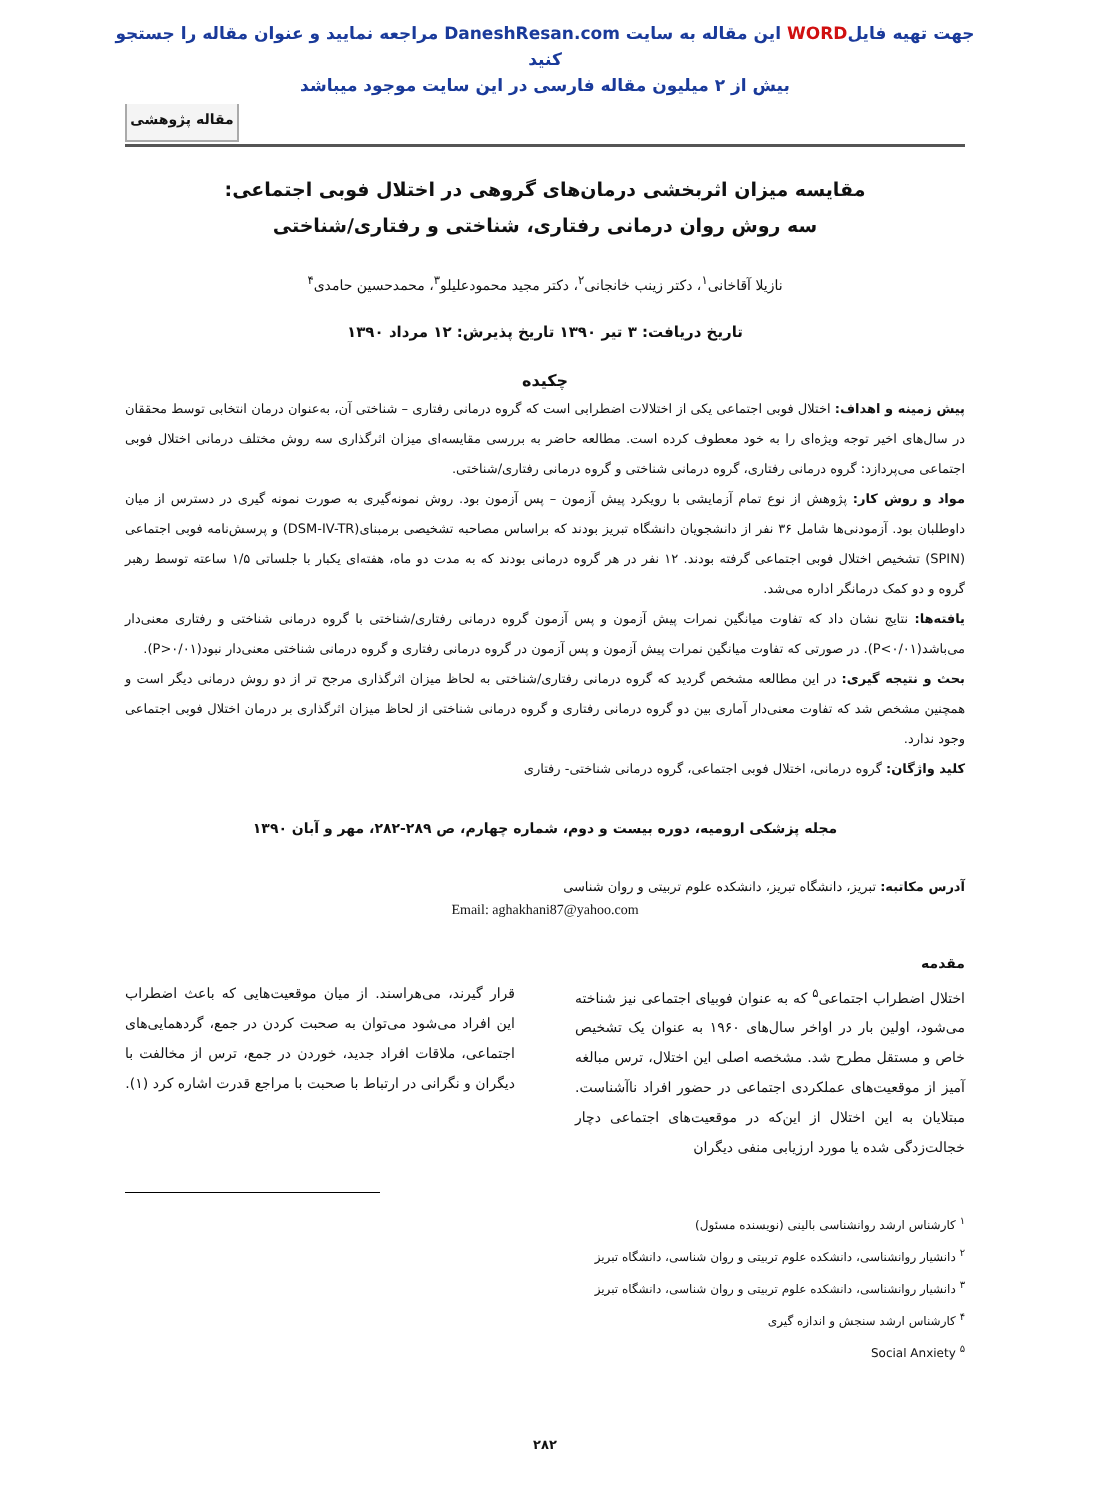جهت تهیه فایلWORD این مقاله به سایت DaneshResan.com مراجعه نمایید و عنوان مقاله را جستجو کنید
بیش از ۲ میلیون مقاله فارسی در این سایت موجود میباشد
مقاله پژوهشی
مقایسه میزان اثربخشی درمان‌های گروهی در اختلال فوبی اجتماعی:
سه روش روان درمانی رفتاری، شناختی و رفتاری/شناختی
نازیلا آقاخانی<sup>۱</sup>، دکتر زینب خانجانی<sup>۲</sup>، دکتر مجید محمودعلیلو<sup>۳</sup>، محمدحسین حامدی<sup>۴</sup>
تاریخ دریافت: ۳ تیر ۱۳۹۰ تاریخ پذیرش: ۱۲ مرداد ۱۳۹۰
چکیده
پیش زمینه و اهداف: اختلال فوبی اجتماعی یکی از اختلالات اضطرابی است که گروه درمانی رفتاری – شناختی آن، به‌عنوان درمان انتخابی توسط محققان در سال‌های اخیر توجه ویژه‌ای را به خود معطوف کرده است. مطالعه حاضر به بررسی مقایسه‌ای میزان اثرگذاری سه روش مختلف درمانی اختلال فوبی اجتماعی می‌پردازد: گروه درمانی رفتاری، گروه درمانی شناختی و گروه درمانی رفتاری/شناختی.
مواد و روش کار: پژوهش از نوع تمام آزمایشی با رویکرد پیش آزمون – پس آزمون بود. روش نمونه‌گیری به صورت نمونه گیری در دسترس از میان داوطلبان بود. آزمودنی‌ها شامل ۳۶ نفر از دانشجویان دانشگاه تبریز بودند که براساس مصاحبه تشخیصی برمبنای(DSM-IV-TR) و پرسش‌نامه فوبی اجتماعی (SPIN) تشخیص اختلال فوبی اجتماعی گرفته بودند. ۱۲ نفر در هر گروه درمانی بودند که به مدت دو ماه، هفته‌ای یکبار با جلساتی ۱/۵ ساعته توسط رهبر گروه و دو کمک درمانگر اداره می‌شد.
یافته‌ها: نتایج نشان داد که تفاوت میانگین نمرات پیش آزمون و پس آزمون گروه درمانی رفتاری/شناختی با گروه درمانی شناختی و رفتاری معنی‌دار می‌باشد(P<۰/۰۱). در صورتی که تفاوت میانگین نمرات پیش آزمون و پس آزمون در گروه درمانی رفتاری و گروه درمانی شناختی معنی‌دار نبود(P>۰/۰۱).
بحث و نتیجه گیری: در این مطالعه مشخص گردید که گروه درمانی رفتاری/شناختی به لحاظ میزان اثرگذاری مرجح تر از دو روش درمانی دیگر است و همچنین مشخص شد که تفاوت معنی‌دار آماری بین دو گروه درمانی رفتاری و گروه درمانی شناختی از لحاظ میزان اثرگذاری بر درمان اختلال فوبی اجتماعی وجود ندارد.
کلید واژگان: گروه درمانی، اختلال فوبی اجتماعی، گروه درمانی شناختی- رفتاری
مجله پزشکی ارومیه، دوره بیست و دوم، شماره چهارم، ص ۲۸۹-۲۸۲، مهر و آبان ۱۳۹۰
آدرس مکاتبه: تبریز، دانشگاه تبریز، دانشکده علوم تربیتی و روان شناسی
Email: aghakhani87@yahoo.com
مقدمه
اختلال اضطراب اجتماعی<sup>۵</sup> که به عنوان فوبیای اجتماعی نیز شناخته می‌شود، اولین بار در اواخر سال‌های ۱۹۶۰ به عنوان یک تشخیص خاص و مستقل مطرح شد. مشخصه اصلی این اختلال، ترس مبالغه آمیز از موقعیت‌های عملکردی اجتماعی در حضور افراد ناآشناست. مبتلایان به این اختلال از این‌که در موقعیت‌های اجتماعی دچار خجالت‌زدگی شده یا مورد ارزیابی منفی دیگران
قرار گیرند، می‌هراسند. از میان موقعیت‌هایی که باعث اضطراب این افراد می‌شود می‌توان به صحبت کردن در جمع، گردهمایی‌های اجتماعی، ملاقات افراد جدید، خوردن در جمع، ترس از مخالفت با دیگران و نگرانی در ارتباط با صحبت با مراجع قدرت اشاره کرد (۱).
<sup>۱</sup> کارشناس ارشد روانشناسی بالینی (نویسنده مسئول)
<sup>۲</sup> دانشیار روانشناسی، دانشکده علوم تربیتی و روان شناسی، دانشگاه تبریز
<sup>۳</sup> دانشیار روانشناسی، دانشکده علوم تربیتی و روان شناسی، دانشگاه تبریز
<sup>۴</sup> کارشناس ارشد سنجش و اندازه گیری
<sup>۵</sup> Social Anxiety
۲۸۲